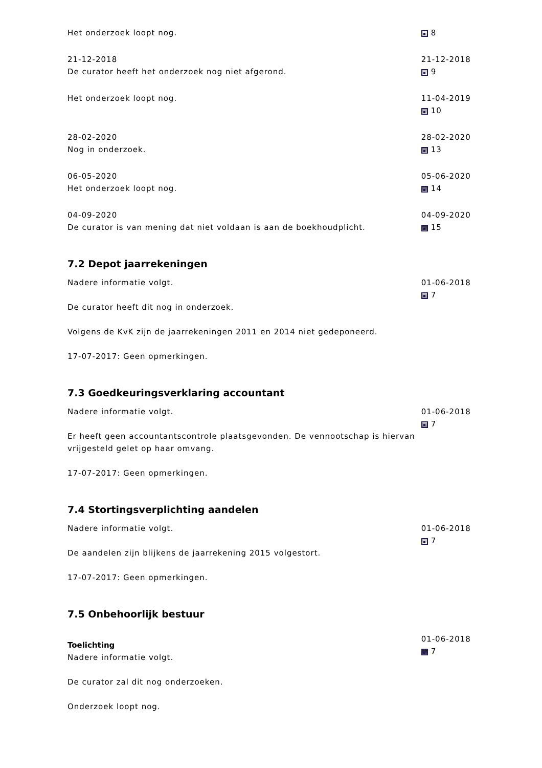Het onderzoek loopt nog. 8
21-12-2018
De curator heeft het onderzoek nog niet afgerond.
21-12-2018
9
Het onderzoek loopt nog. 11-04-2019
10
28-02-2020
Nog in onderzoek.
28-02-2020
13
06-05-2020
Het onderzoek loopt nog.
05-06-2020
14
04-09-2020
De curator is van mening dat niet voldaan is aan de boekhoudplicht.
04-09-2020
15
7.2 Depot jaarrekeningen
Nadere informatie volgt.
De curator heeft dit nog in onderzoek.
Volgens de KvK zijn de jaarrekeningen 2011 en 2014 niet gedeponeerd.
17-07-2017: Geen opmerkingen.
01-06-2018
7
7.3 Goedkeuringsverklaring accountant
Nadere informatie volgt.
Er heeft geen accountantscontrole plaatsgevonden. De vennootschap is hiervan vrijgesteld gelet op haar omvang.
17-07-2017: Geen opmerkingen.
01-06-2018
7
7.4 Stortingsverplichting aandelen
Nadere informatie volgt.
De aandelen zijn blijkens de jaarrekening 2015 volgestort.
17-07-2017: Geen opmerkingen.
01-06-2018
7
7.5 Onbehoorlijk bestuur
Toelichting
Nadere informatie volgt.
De curator zal dit nog onderzoeken.
Onderzoek loopt nog.
01-06-2018
7